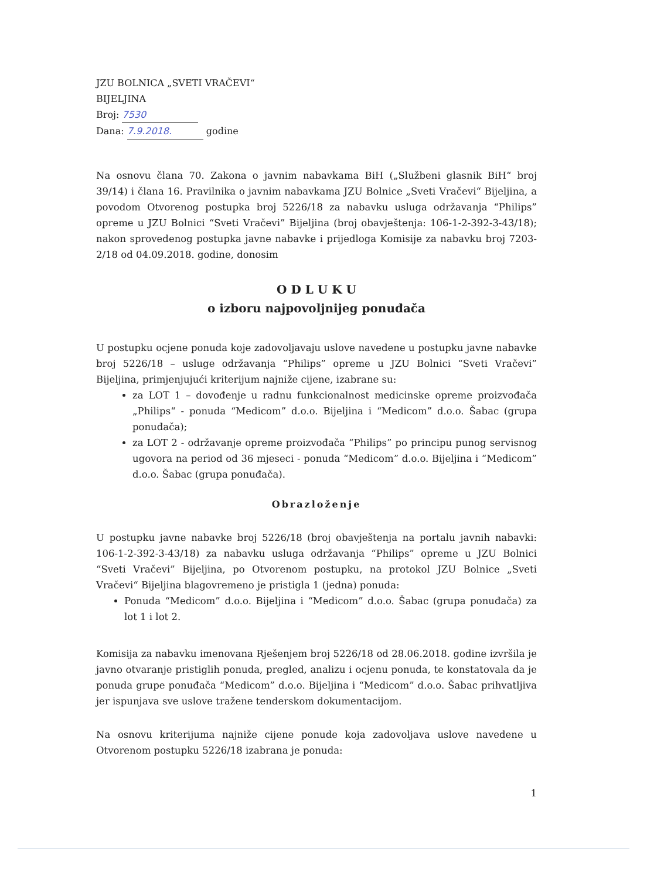JZU BOLNICA „SVETI VRAČEVI“
BIJELJINA
Broj: 7530
Dana: 7.9.2018. godine
Na osnovu člana 70. Zakona o javnim nabavkama BiH („Službeni glasnik BiH“ broj 39/14) i člana 16. Pravilnika o javnim nabavkama JZU Bolnice „Sveti Vračevi“ Bijeljina, a povodom Otvorenog postupka broj 5226/18 za nabavku usluga održavanja “Philips” opreme u JZU Bolnici “Sveti Vračevi” Bijeljina (broj obavještenja: 106-1-2-392-3-43/18); nakon sprovedenog postupka javne nabavke i prijedloga Komisije za nabavku broj 7203-2/18 od 04.09.2018. godine, donosim
O D L U K U
o izboru najpovoljnijeg ponuđača
U postupku ocjene ponuda koje zadovoljavaju uslove navedene u postupku javne nabavke broj 5226/18 – usluge održavanja “Philips” opreme u JZU Bolnici “Sveti Vračevi” Bijeljina, primjenjujući kriterijum najniže cijene, izabrane su:
za LOT 1 – dovođenje u radnu funkcionalnost medicinske opreme proizvođača „Philips“ - ponuda “Medicom” d.o.o. Bijeljina i “Medicom” d.o.o. Šabac (grupa ponuđača);
za LOT 2 - održavanje opreme proizvođača “Philips” po principu punog servisnog ugovora na period od 36 mjeseci - ponuda “Medicom” d.o.o. Bijeljina i “Medicom” d.o.o. Šabac (grupa ponuđača).
Obrazloženje
U postupku javne nabavke broj 5226/18 (broj obavještenja na portalu javnih nabavki: 106-1-2-392-3-43/18) za nabavku usluga održavanja “Philips” opreme u JZU Bolnici “Sveti Vračevi” Bijeljina, po Otvorenom postupku, na protokol JZU Bolnice „Sveti Vračevi“ Bijeljina blagovremeno je pristigla 1 (jedna) ponuda:
Ponuda “Medicom” d.o.o. Bijeljina i “Medicom” d.o.o. Šabac (grupa ponuđača) za lot 1 i lot 2.
Komisija za nabavku imenovana Rješenjem broj 5226/18 od 28.06.2018. godine izvršila je javno otvaranje pristiglih ponuda, pregled, analizu i ocjenu ponuda, te konstatovala da je ponuda grupe ponuđača “Medicom” d.o.o. Bijeljina i “Medicom” d.o.o. Šabac prihvatljiva jer ispunjava sve uslove tražene tenderskom dokumentacijom.
Na osnovu kriterijuma najniže cijene ponude koja zadovoljava uslove navedene u Otvorenom postupku 5226/18 izabrana je ponuda:
1